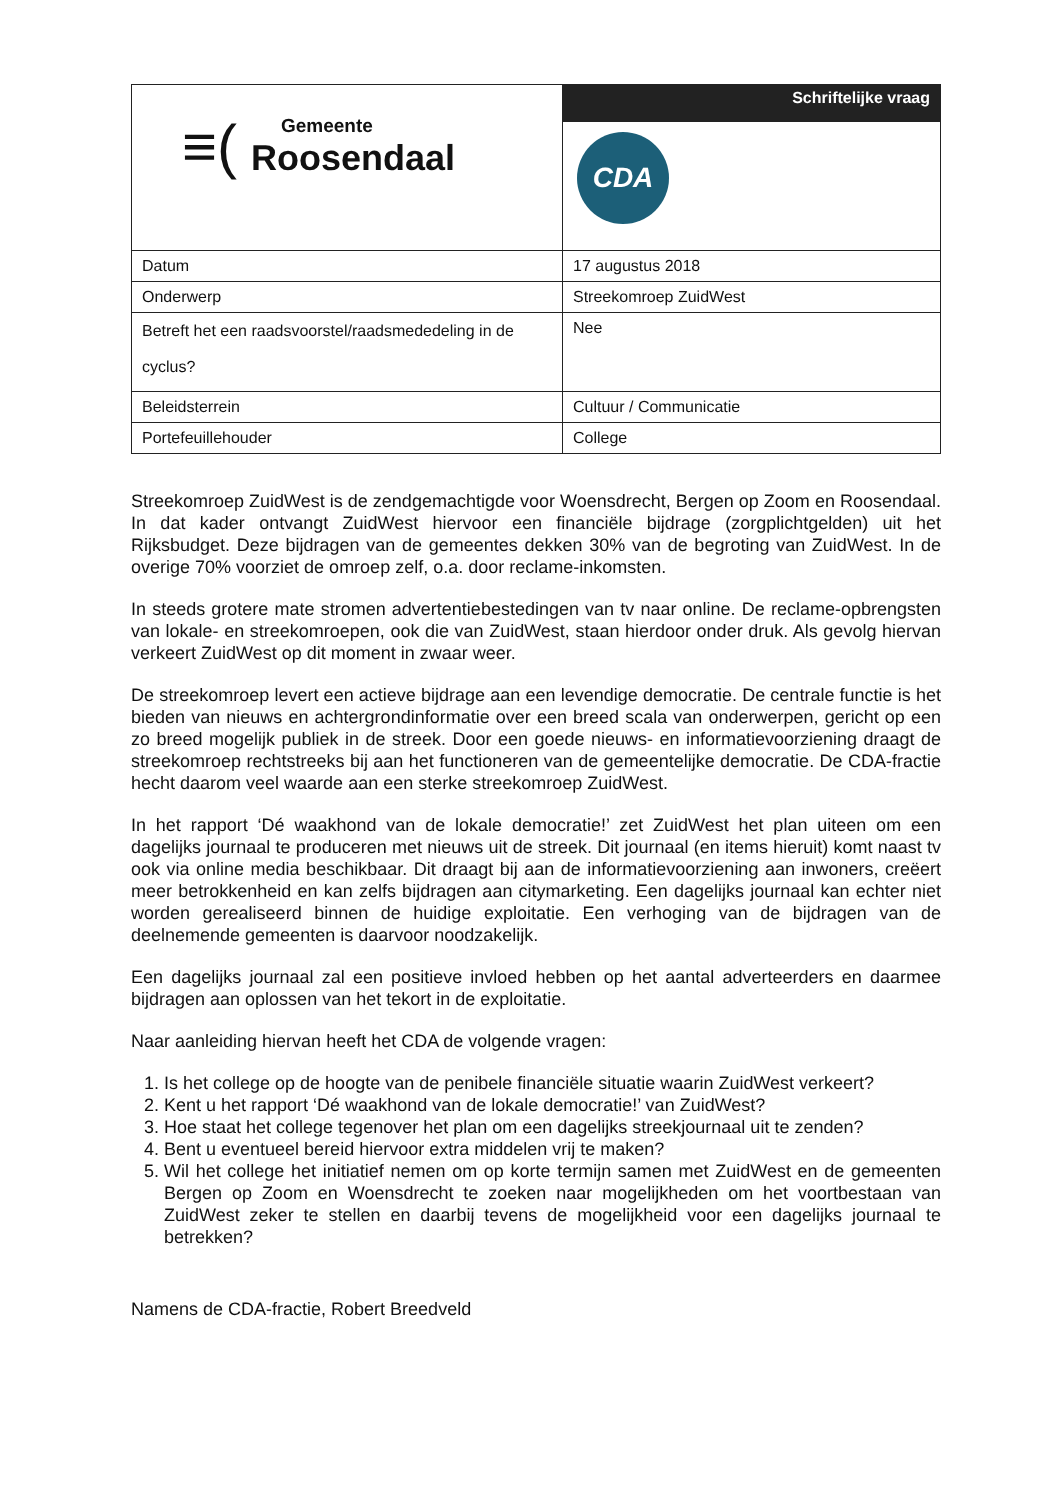| ≡( Gemeente Roosendaal | Schriftelijke vraag |
| | CDA |
| Datum | 17 augustus 2018 |
| Onderwerp | Streekomroep ZuidWest |
| Betreft het een raadsvoorstel/raadsmededeling in de cyclus? | Nee |
| Beleidsterrein | Cultuur / Communicatie |
| Portefeuillehouder | College |
Streekomroep ZuidWest is de zendgemachtigde voor Woensdrecht, Bergen op Zoom en Roosendaal. In dat kader ontvangt ZuidWest hiervoor een financiële bijdrage (zorgplichtgelden) uit het Rijksbudget. Deze bijdragen van de gemeentes dekken 30% van de begroting van ZuidWest. In de overige 70% voorziet de omroep zelf, o.a. door reclame-inkomsten.
In steeds grotere mate stromen advertentiebestedingen van tv naar online. De reclame-opbrengsten van lokale- en streekomroepen, ook die van ZuidWest, staan hierdoor onder druk. Als gevolg hiervan verkeert ZuidWest op dit moment in zwaar weer.
De streekomroep levert een actieve bijdrage aan een levendige democratie. De centrale functie is het bieden van nieuws en achtergrondinformatie over een breed scala van onderwerpen, gericht op een zo breed mogelijk publiek in de streek. Door een goede nieuws- en informatievoorziening draagt de streekomroep rechtstreeks bij aan het functioneren van de gemeentelijke democratie. De CDA-fractie hecht daarom veel waarde aan een sterke streekomroep ZuidWest.
In het rapport ‘Dé waakhond van de lokale democratie!’ zet ZuidWest het plan uiteen om een dagelijks journaal te produceren met nieuws uit de streek. Dit journaal (en items hieruit) komt naast tv ook via online media beschikbaar. Dit draagt bij aan de informatievoorziening aan inwoners, creëert meer betrokkenheid en kan zelfs bijdragen aan citymarketing. Een dagelijks journaal kan echter niet worden gerealiseerd binnen de huidige exploitatie. Een verhoging van de bijdragen van de deelnemende gemeenten is daarvoor noodzakelijk.
Een dagelijks journaal zal een positieve invloed hebben op het aantal adverteerders en daarmee bijdragen aan oplossen van het tekort in de exploitatie.
Naar aanleiding hiervan heeft het CDA de volgende vragen:
1. Is het college op de hoogte van de penibele financiële situatie waarin ZuidWest verkeert?
2. Kent u het rapport ‘Dé waakhond van de lokale democratie!’ van ZuidWest?
3. Hoe staat het college tegenover het plan om een dagelijks streekjournaal uit te zenden?
4. Bent u eventueel bereid hiervoor extra middelen vrij te maken?
5. Wil het college het initiatief nemen om op korte termijn samen met ZuidWest en de gemeenten Bergen op Zoom en Woensdrecht te zoeken naar mogelijkheden om het voortbestaan van ZuidWest zeker te stellen en daarbij tevens de mogelijkheid voor een dagelijks journaal te betrekken?
Namens de CDA-fractie, Robert Breedveld